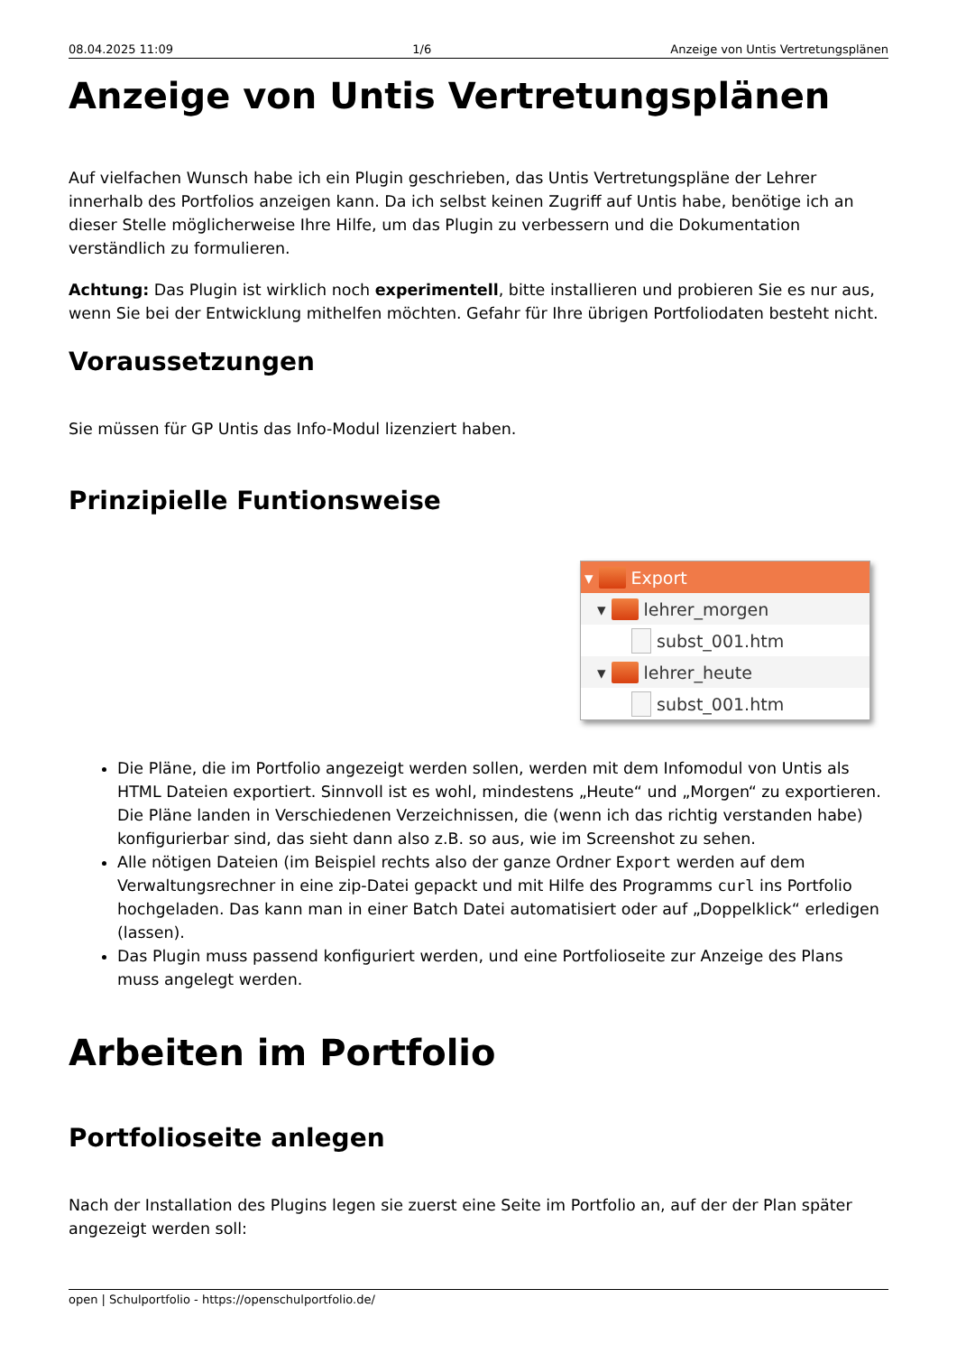08.04.2025 11:09 1/6 Anzeige von Untis Vertretungsplänen
Anzeige von Untis Vertretungsplänen
Auf vielfachen Wunsch habe ich ein Plugin geschrieben, das Untis Vertretungspläne der Lehrer innerhalb des Portfolios anzeigen kann. Da ich selbst keinen Zugriff auf Untis habe, benötige ich an dieser Stelle möglicherweise Ihre Hilfe, um das Plugin zu verbessern und die Dokumentation verständlich zu formulieren.
Achtung: Das Plugin ist wirklich noch experimentell, bitte installieren und probieren Sie es nur aus, wenn Sie bei der Entwicklung mithelfen möchten. Gefahr für Ihre übrigen Portfoliodaten besteht nicht.
Voraussetzungen
Sie müssen für GP Untis das Info-Modul lizenziert haben.
Prinzipielle Funtionsweise
▾ Export
▾ lehrer_morgen
subst_001.htm
▾ lehrer_heute
subst_001.htm
Die Pläne, die im Portfolio angezeigt werden sollen, werden mit dem Infomodul von Untis als HTML Dateien exportiert. Sinnvoll ist es wohl, mindestens „Heute“ und „Morgen“ zu exportieren. Die Pläne landen in Verschiedenen Verzeichnissen, die (wenn ich das richtig verstanden habe) konfigurierbar sind, das sieht dann also z.B. so aus, wie im Screenshot zu sehen.
Alle nötigen Dateien (im Beispiel rechts also der ganze Ordner Export werden auf dem Verwaltungsrechner in eine zip-Datei gepackt und mit Hilfe des Programms curl ins Portfolio hochgeladen. Das kann man in einer Batch Datei automatisiert oder auf „Doppelklick“ erledigen (lassen).
Das Plugin muss passend konfiguriert werden, und eine Portfolioseite zur Anzeige des Plans muss angelegt werden.
Arbeiten im Portfolio
Portfolioseite anlegen
Nach der Installation des Plugins legen sie zuerst eine Seite im Portfolio an, auf der der Plan später angezeigt werden soll:
open | Schulportfolio - https://openschulportfolio.de/